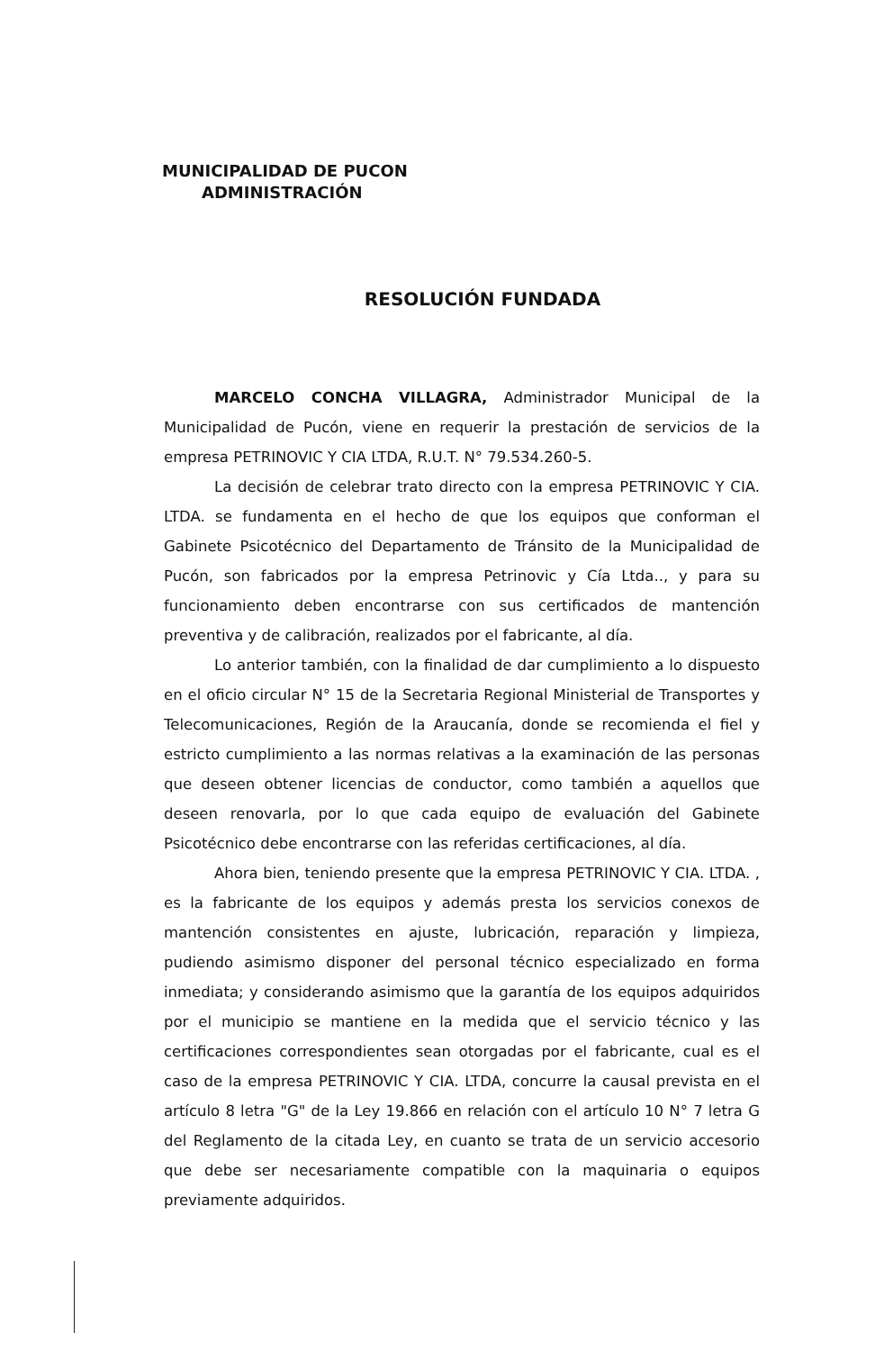MUNICIPALIDAD DE PUCON
ADMINISTRACIÓN
RESOLUCIÓN FUNDADA
MARCELO CONCHA VILLAGRA, Administrador Municipal de la Municipalidad de Pucón, viene en requerir la prestación de servicios de la empresa PETRINOVIC Y CIA LTDA, R.U.T. N° 79.534.260-5.
La decisión de celebrar trato directo con la empresa PETRINOVIC Y CIA. LTDA. se fundamenta en el hecho de que los equipos que conforman el Gabinete Psicotécnico del Departamento de Tránsito de la Municipalidad de Pucón, son fabricados por la empresa Petrinovic y Cía Ltda.., y para su funcionamiento deben encontrarse con sus certificados de mantención preventiva y de calibración, realizados por el fabricante, al día.
Lo anterior también, con la finalidad de dar cumplimiento a lo dispuesto en el oficio circular N° 15 de la Secretaria Regional Ministerial de Transportes y Telecomunicaciones, Región de la Araucanía, donde se recomienda el fiel y estricto cumplimiento a las normas relativas a la examinación de las personas que deseen obtener licencias de conductor, como también a aquellos que deseen renovarla, por lo que cada equipo de evaluación del Gabinete Psicotécnico debe encontrarse con las referidas certificaciones, al día.
Ahora bien, teniendo presente que la empresa PETRINOVIC Y CIA. LTDA. , es la fabricante de los equipos y además presta los servicios conexos de mantención consistentes en ajuste, lubricación, reparación y limpieza, pudiendo asimismo disponer del personal técnico especializado en forma inmediata; y considerando asimismo que la garantía de los equipos adquiridos por el municipio se mantiene en la medida que el servicio técnico y las certificaciones correspondientes sean otorgadas por el fabricante, cual es el caso de la empresa PETRINOVIC Y CIA. LTDA, concurre la causal prevista en el artículo 8 letra "G" de la Ley 19.866 en relación con el artículo 10 N° 7 letra G del Reglamento de la citada Ley, en cuanto se trata de un servicio accesorio que debe ser necesariamente compatible con la maquinaria o equipos previamente adquiridos.